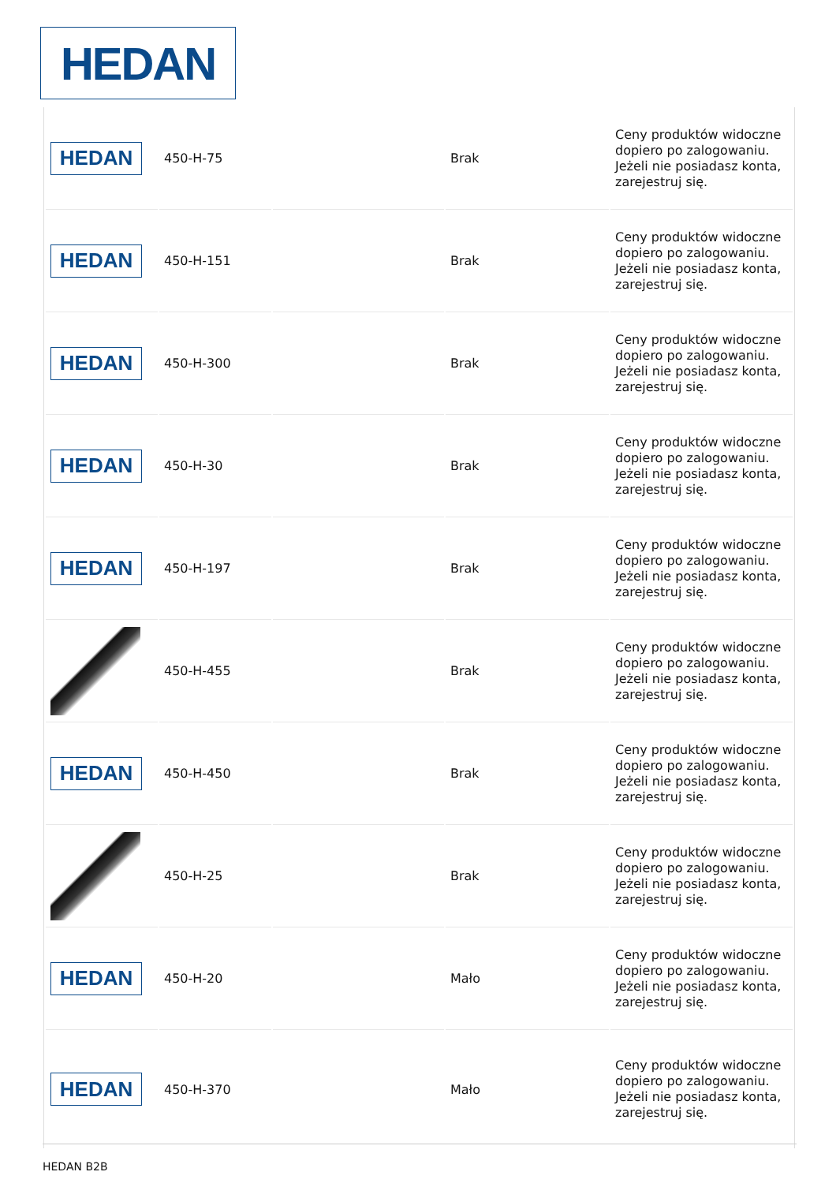HEDAN
| HEDAN | 450-H-75 | | Brak | Ceny produktów widoczne dopiero po zalogowaniu. Jeżeli nie posiadasz konta, zarejestruj się. |
| HEDAN | 450-H-151 | | Brak | Ceny produktów widoczne dopiero po zalogowaniu. Jeżeli nie posiadasz konta, zarejestruj się. |
| HEDAN | 450-H-300 | | Brak | Ceny produktów widoczne dopiero po zalogowaniu. Jeżeli nie posiadasz konta, zarejestruj się. |
| HEDAN | 450-H-30 | | Brak | Ceny produktów widoczne dopiero po zalogowaniu. Jeżeli nie posiadasz konta, zarejestruj się. |
| HEDAN | 450-H-197 | | Brak | Ceny produktów widoczne dopiero po zalogowaniu. Jeżeli nie posiadasz konta, zarejestruj się. |
| | 450-H-455 | | Brak | Ceny produktów widoczne dopiero po zalogowaniu. Jeżeli nie posiadasz konta, zarejestruj się. |
| HEDAN | 450-H-450 | | Brak | Ceny produktów widoczne dopiero po zalogowaniu. Jeżeli nie posiadasz konta, zarejestruj się. |
| | 450-H-25 | | Brak | Ceny produktów widoczne dopiero po zalogowaniu. Jeżeli nie posiadasz konta, zarejestruj się. |
| HEDAN | 450-H-20 | | Mało | Ceny produktów widoczne dopiero po zalogowaniu. Jeżeli nie posiadasz konta, zarejestruj się. |
| HEDAN | 450-H-370 | | Mało | Ceny produktów widoczne dopiero po zalogowaniu. Jeżeli nie posiadasz konta, zarejestruj się. |
HEDAN B2B